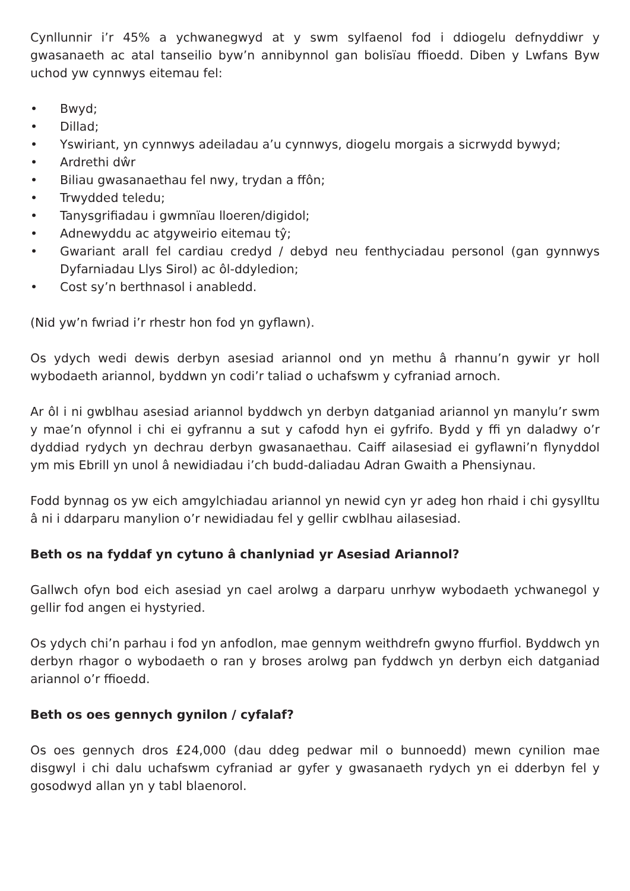Cynllunnir i’r 45% a ychwanegwyd at y swm sylfaenol fod i ddiogelu defnyddiwr y gwasanaeth ac atal tanseilio byw’n annibynnol gan bolisïau ffioedd. Diben y Lwfans Byw uchod yw cynnwys eitemau fel:
• Bwyd;
• Dillad;
• Yswiriant, yn cynnwys adeiladau a’u cynnwys, diogelu morgais a sicrwydd bywyd;
• Ardrethi dŵr
• Biliau gwasanaethau fel nwy, trydan a ffôn;
• Trwydded teledu;
• Tanysgrifiadau i gwmnïau lloeren/digidol;
• Adnewyddu ac atgyweirio eitemau tŷ;
• Gwariant arall fel cardiau credyd / debyd neu fenthyciadau personol (gan gynnwys Dyfarniadau Llys Sirol) ac ôl-ddyledion;
• Cost sy’n berthnasol i anabledd.
(Nid yw’n fwriad i’r rhestr hon fod yn gyflawn).
Os ydych wedi dewis derbyn asesiad ariannol ond yn methu â rhannu’n gywir yr holl wybodaeth ariannol, byddwn yn codi’r taliad o uchafswm y cyfraniad arnoch.
Ar ôl i ni gwblhau asesiad ariannol byddwch yn derbyn datganiad ariannol yn manylu’r swm y mae’n ofynnol i chi ei gyfrannu a sut y cafodd hyn ei gyfrifo. Bydd y ffi yn daladwy o’r dyddiad rydych yn dechrau derbyn gwasanaethau. Caiff ailasesiad ei gyflawni’n flynyddol ym mis Ebrill yn unol â newidiadau i’ch budd-daliadau Adran Gwaith a Phensiynau.
Fodd bynnag os yw eich amgylchiadau ariannol yn newid cyn yr adeg hon rhaid i chi gysylltu â ni i ddarparu manylion o’r newidiadau fel y gellir cwblhau ailasesiad.
Beth os na fyddaf yn cytuno â chanlyniad yr Asesiad Ariannol?
Gallwch ofyn bod eich asesiad yn cael arolwg a darparu unrhyw wybodaeth ychwanegol y gellir fod angen ei hystyried.
Os ydych chi’n parhau i fod yn anfodlon, mae gennym weithdrefn gwyno ffurfiol. Byddwch yn derbyn rhagor o wybodaeth o ran y broses arolwg pan fyddwch yn derbyn eich datganiad ariannol o’r ffioedd.
Beth os oes gennych gynilon / cyfalaf?
Os oes gennych dros £24,000 (dau ddeg pedwar mil o bunnoedd) mewn cynilion mae disgwyl i chi dalu uchafswm cyfraniad ar gyfer y gwasanaeth rydych yn ei dderbyn fel y gosodwyd allan yn y tabl blaenorol.